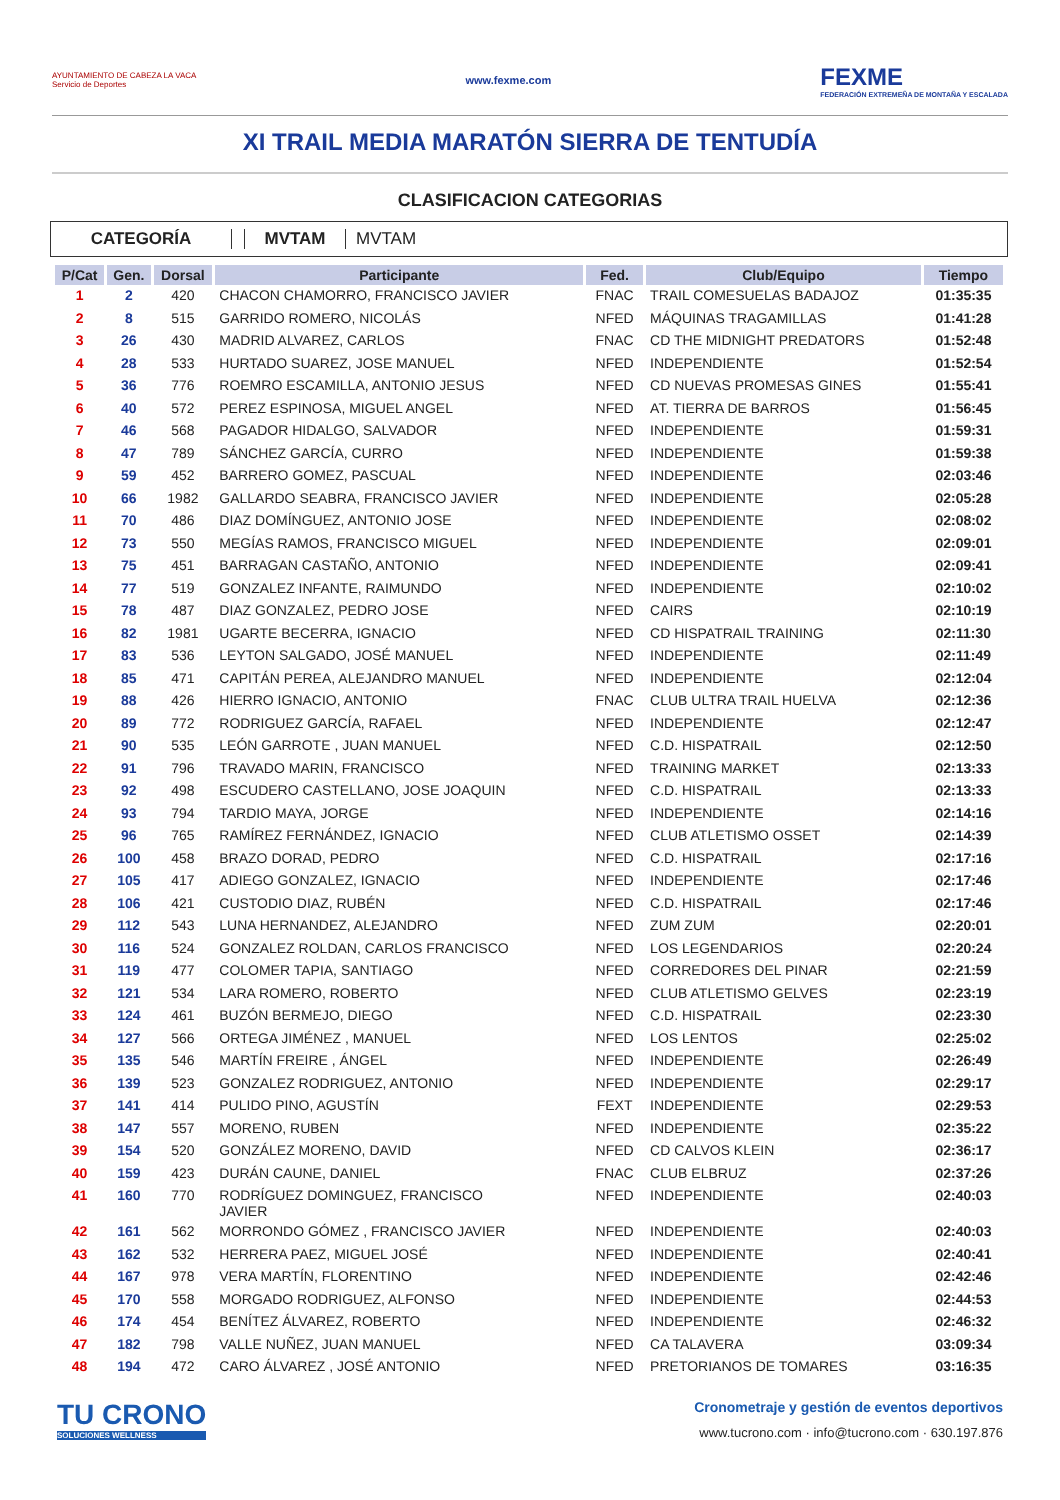AYUNTAMIENTO DE CABEZA LA VACA
Servicio de Deportes
www.fexme.com
FEXME
FEDERACIÓN EXTREMEÑA DE MONTAÑA Y ESCALADA
XI TRAIL MEDIA MARATÓN SIERRA DE TENTUDÍA
CLASIFICACION CATEGORIAS
CATEGORÍA MVTAM MVTAM
| P/Cat | Gen. | Dorsal | Participante | Fed. | Club/Equipo | Tiempo |
| --- | --- | --- | --- | --- | --- | --- |
| 1 | 2 | 420 | CHACON CHAMORRO, FRANCISCO JAVIER | FNAC | TRAIL COMESUELAS BADAJOZ | 01:35:35 |
| 2 | 8 | 515 | GARRIDO ROMERO, NICOLÁS | NFED | MÁQUINAS TRAGAMILLAS | 01:41:28 |
| 3 | 26 | 430 | MADRID ALVAREZ, CARLOS | FNAC | CD THE MIDNIGHT PREDATORS | 01:52:48 |
| 4 | 28 | 533 | HURTADO SUAREZ, JOSE MANUEL | NFED | INDEPENDIENTE | 01:52:54 |
| 5 | 36 | 776 | ROEMRO ESCAMILLA, ANTONIO JESUS | NFED | CD NUEVAS PROMESAS GINES | 01:55:41 |
| 6 | 40 | 572 | PEREZ ESPINOSA, MIGUEL ANGEL | NFED | AT. TIERRA DE BARROS | 01:56:45 |
| 7 | 46 | 568 | PAGADOR HIDALGO, SALVADOR | NFED | INDEPENDIENTE | 01:59:31 |
| 8 | 47 | 789 | SÁNCHEZ GARCÍA, CURRO | NFED | INDEPENDIENTE | 01:59:38 |
| 9 | 59 | 452 | BARRERO GOMEZ, PASCUAL | NFED | INDEPENDIENTE | 02:03:46 |
| 10 | 66 | 1982 | GALLARDO SEABRA, FRANCISCO JAVIER | NFED | INDEPENDIENTE | 02:05:28 |
| 11 | 70 | 486 | DIAZ DOMÍNGUEZ, ANTONIO JOSE | NFED | INDEPENDIENTE | 02:08:02 |
| 12 | 73 | 550 | MEGÍAS RAMOS, FRANCISCO MIGUEL | NFED | INDEPENDIENTE | 02:09:01 |
| 13 | 75 | 451 | BARRAGAN CASTAÑO, ANTONIO | NFED | INDEPENDIENTE | 02:09:41 |
| 14 | 77 | 519 | GONZALEZ INFANTE, RAIMUNDO | NFED | INDEPENDIENTE | 02:10:02 |
| 15 | 78 | 487 | DIAZ GONZALEZ, PEDRO JOSE | NFED | CAIRS | 02:10:19 |
| 16 | 82 | 1981 | UGARTE BECERRA, IGNACIO | NFED | CD HISPATRAIL TRAINING | 02:11:30 |
| 17 | 83 | 536 | LEYTON SALGADO, JOSÉ MANUEL | NFED | INDEPENDIENTE | 02:11:49 |
| 18 | 85 | 471 | CAPITÁN PEREA, ALEJANDRO MANUEL | NFED | INDEPENDIENTE | 02:12:04 |
| 19 | 88 | 426 | HIERRO IGNACIO, ANTONIO | FNAC | CLUB ULTRA TRAIL HUELVA | 02:12:36 |
| 20 | 89 | 772 | RODRIGUEZ GARCÍA, RAFAEL | NFED | INDEPENDIENTE | 02:12:47 |
| 21 | 90 | 535 | LEÓN GARROTE , JUAN MANUEL | NFED | C.D. HISPATRAIL | 02:12:50 |
| 22 | 91 | 796 | TRAVADO MARIN, FRANCISCO | NFED | TRAINING MARKET | 02:13:33 |
| 23 | 92 | 498 | ESCUDERO CASTELLANO, JOSE JOAQUIN | NFED | C.D. HISPATRAIL | 02:13:33 |
| 24 | 93 | 794 | TARDIO MAYA, JORGE | NFED | INDEPENDIENTE | 02:14:16 |
| 25 | 96 | 765 | RAMÍREZ FERNÁNDEZ, IGNACIO | NFED | CLUB ATLETISMO OSSET | 02:14:39 |
| 26 | 100 | 458 | BRAZO DORAD, PEDRO | NFED | C.D. HISPATRAIL | 02:17:16 |
| 27 | 105 | 417 | ADIEGO GONZALEZ, IGNACIO | NFED | INDEPENDIENTE | 02:17:46 |
| 28 | 106 | 421 | CUSTODIO DIAZ, RUBÉN | NFED | C.D. HISPATRAIL | 02:17:46 |
| 29 | 112 | 543 | LUNA HERNANDEZ, ALEJANDRO | NFED | ZUM ZUM | 02:20:01 |
| 30 | 116 | 524 | GONZALEZ ROLDAN, CARLOS FRANCISCO | NFED | LOS LEGENDARIOS | 02:20:24 |
| 31 | 119 | 477 | COLOMER TAPIA, SANTIAGO | NFED | CORREDORES DEL PINAR | 02:21:59 |
| 32 | 121 | 534 | LARA ROMERO, ROBERTO | NFED | CLUB ATLETISMO GELVES | 02:23:19 |
| 33 | 124 | 461 | BUZÓN BERMEJO, DIEGO | NFED | C.D. HISPATRAIL | 02:23:30 |
| 34 | 127 | 566 | ORTEGA JIMÉNEZ , MANUEL | NFED | LOS LENTOS | 02:25:02 |
| 35 | 135 | 546 | MARTÍN FREIRE , ÁNGEL | NFED | INDEPENDIENTE | 02:26:49 |
| 36 | 139 | 523 | GONZALEZ RODRIGUEZ, ANTONIO | NFED | INDEPENDIENTE | 02:29:17 |
| 37 | 141 | 414 | PULIDO PINO, AGUSTÍN | FEXT | INDEPENDIENTE | 02:29:53 |
| 38 | 147 | 557 | MORENO, RUBEN | NFED | INDEPENDIENTE | 02:35:22 |
| 39 | 154 | 520 | GONZÁLEZ MORENO, DAVID | NFED | CD CALVOS KLEIN | 02:36:17 |
| 40 | 159 | 423 | DURÁN CAUNE, DANIEL | FNAC | CLUB ELBRUZ | 02:37:26 |
| 41 | 160 | 770 | RODRÍGUEZ DOMINGUEZ, FRANCISCO JAVIER | NFED | INDEPENDIENTE | 02:40:03 |
| 42 | 161 | 562 | MORRONDO GÓMEZ , FRANCISCO JAVIER | NFED | INDEPENDIENTE | 02:40:03 |
| 43 | 162 | 532 | HERRERA PAEZ, MIGUEL JOSÉ | NFED | INDEPENDIENTE | 02:40:41 |
| 44 | 167 | 978 | VERA MARTÍN, FLORENTINO | NFED | INDEPENDIENTE | 02:42:46 |
| 45 | 170 | 558 | MORGADO RODRIGUEZ, ALFONSO | NFED | INDEPENDIENTE | 02:44:53 |
| 46 | 174 | 454 | BENÍTEZ ÁLVAREZ, ROBERTO | NFED | INDEPENDIENTE | 02:46:32 |
| 47 | 182 | 798 | VALLE NUÑEZ, JUAN MANUEL | NFED | CA TALAVERA | 03:09:34 |
| 48 | 194 | 472 | CARO ÁLVAREZ , JOSÉ ANTONIO | NFED | PRETORIANOS DE TOMARES | 03:16:35 |
TU CRONO
SOLUCIONES WELLNESS
Cronometraje y gestión de eventos deportivos
www.tucrono.com · info@tucrono.com · 630.197.876